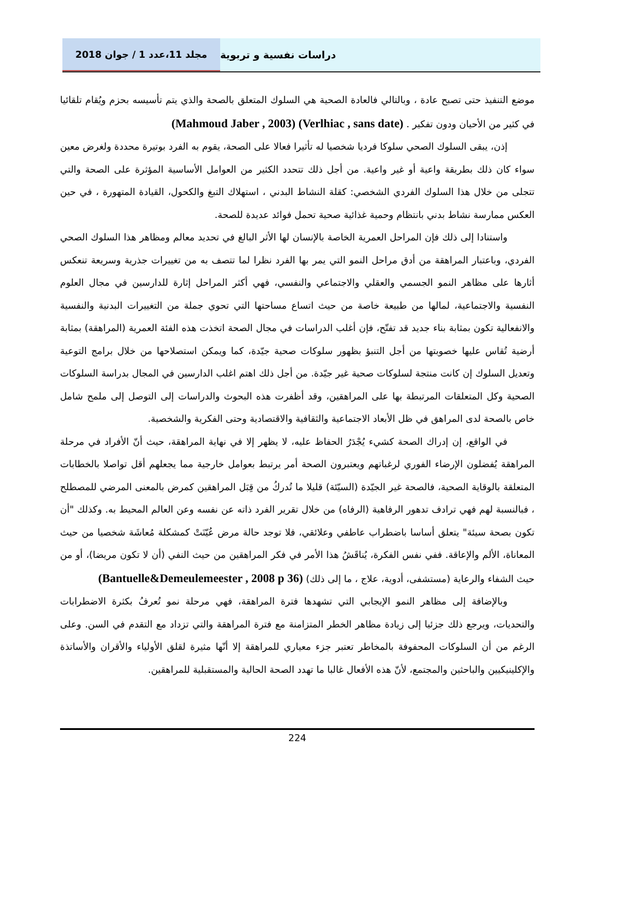مجلد 11،عدد 1 / جوان 2018 دراسات نفسية و تربوية
موضع التنفيذ حتى تصبح عادة ، وبالتالي فالعادة الصحية هي السلوك المتعلق بالصحة والذي يتم تأسيسه بحزم ويُقام تلقائيا في كثير من الأحيان ودون تفكير . (Verlhiac , sans date) (Mahmoud Jaber , 2003)
إذن، يبقى السلوك الصحي سلوكا فرديا شخصيا له تأثيرا فعالا على الصحة، يقوم به الفرد بوتيرة محددة ولغرض معين سواء كان ذلك بطريقة واعية أو غير واعية. من أجل ذلك تتحدد الكثير من العوامل الأساسية المؤثرة على الصحة والتي تتجلى من خلال هذا السلوك الفردي الشخصي: كقلة النشاط البدني ، استهلاك التبغ والكحول، القيادة المتهورة ، في حين العكس ممارسة نشاط بدني بانتظام وحمية غذائية صحية تحمل فوائد عديدة للصحة.
واستنادا إلى ذلك فإن المراحل العمرية الخاصة بالإنسان لها الأثر البالغ في تحديد معالم ومظاهر هذا السلوك الصحي الفردي، وباعتبار المراهقة من أدق مراحل النمو التي يمر بها الفرد نظرا لما تتصف به من تغييرات جذرية وسريعة تنعكس أثارها على مظاهر النمو الجسمي والعقلي والاجتماعي والنفسي، فهي أكثر المراحل إثارة للدارسين في مجال العلوم النفسية والاجتماعية، لمالها من طبيعة خاصة من حيث اتساع مساحتها التي تحوي جملة من التغييرات البدنية والنفسية والانفعالية تكون بمثابة بناء جديد قد تفتّح، فإن أغلب الدراسات في مجال الصحة اتخذت هذه الفئة العمرية (المراهقة) بمثابة أرضية تُقاس عليها خصوبتها من أجل التنبؤ بظهور سلوكات صحية جيّدة، كما ويمكن استصلاحها من خلال برامج التوعية وتعديل السلوك إن كانت منتجة لسلوكات صحية غير جيّدة. من أجل ذلك اهتم اغلب الدارسين في المجال بدراسة السلوكات الصحية وكل المتعلقات المرتبطة بها على المراهقين، وقد أظفرت هذه البحوث والدراسات إلى التوصل إلى ملمح شامل خاص بالصحة لدى المراهق في ظل الأبعاد الاجتماعية والثقافية والاقتصادية وحتى الفكرية والشخصية.
في الواقع، إن إدراك الصحة كشيء يُجْدَرُ الحفاظ عليه، لا يظهر إلا في نهاية المراهقة، حيث أنّ الأفراد في مرحلة المراهقة يُفضلون الإرضاء الفوري لرغباتهم ويعتبرون الصحة أمر يرتبط بعوامل خارجية مما يجعلهم أقل تواصلا بالخطابات المتعلقة بالوقاية الصحية، فالصحة غير الجيّدة (السيّئة) قليلا ما تُدركُ من قِبَل المراهقين كمرض بالمعنى المرضي للمصطلح ، فبالنسبة لهم فهي ترادف تدهور الرفاهية (الرفاه) من خلال تقرير الفرد ذاته عن نفسه وعن العالم المحيط به. وكذلك "أن تكون بصحة سيئة" يتعلق أساسا باضطراب عاطفي وعلائقي، فلا توجد حالة مرض عُيّنَتْ كمشكلة مُعاشَة شخصيا من حيث المعاناة، الألم والإعاقة. ففي نفس الفكرة، يُناقَشُ هذا الأمر في فكر المراهقين من حيث النفي (أن لا تكون مريضا)، أو من حيث الشفاء والرعاية (مستشفى، أدوية، علاج ، ما إلى ذلك) (Bantuelle&Demeulemeester , 2008 p 36)
وبالإضافة إلى مظاهر النمو الإيجابي التي تشهدها فترة المراهقة، فهي مرحلة نمو تُعرفُ بكثرة الاضطرابات والتحديات، ويرجع ذلك جزئيا إلى زيادة مظاهر الخطر المتزامنة مع فترة المراهقة والتي تزداد مع التقدم في السن. وعلى الرغم من أن السلوكات المحفوفة بالمخاطر تعتبر جزء معياري للمراهقة إلا أنّها مثيرة لقلق الأولياء والأقران والأساتذة والإكلينيكيين والباحثين والمجتمع، لأنّ هذه الأفعال غالبا ما تهدد الصحة الحالية والمستقبلية للمراهقين.
224